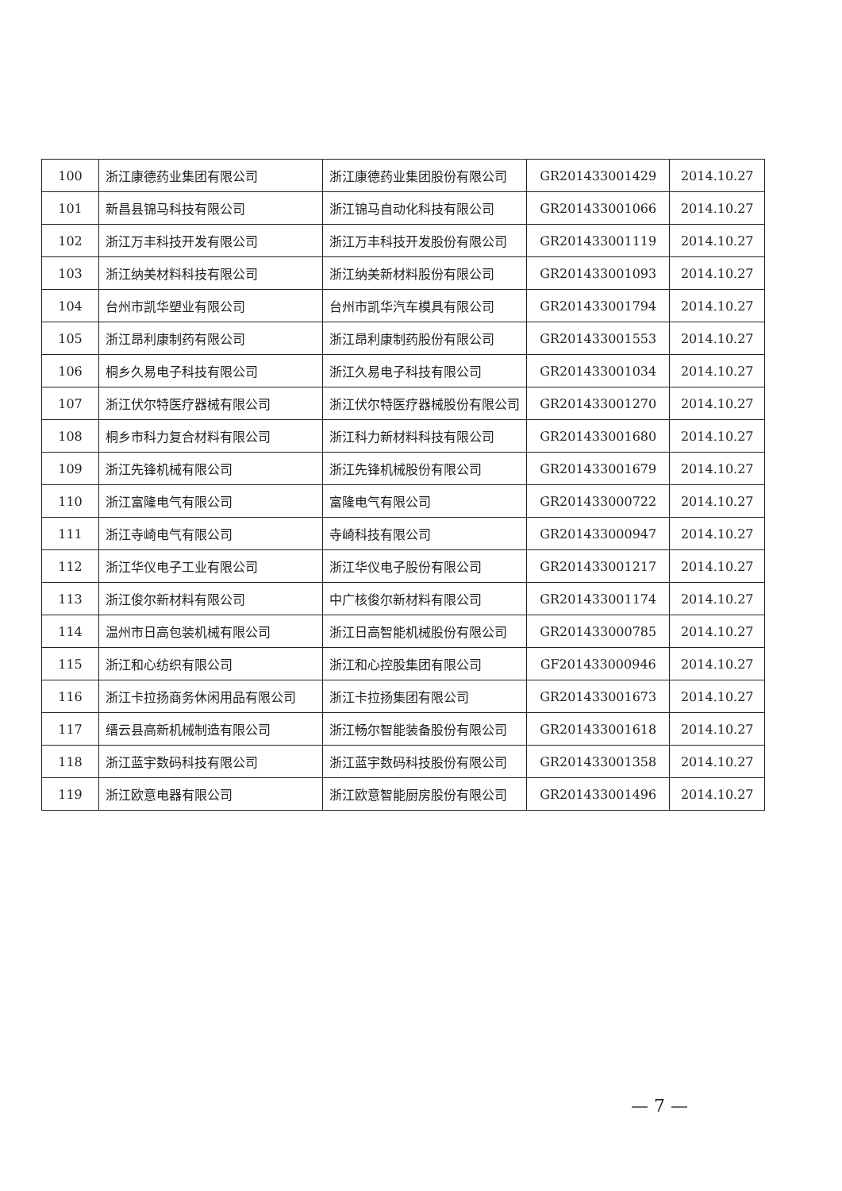| 100 | 浙江康德药业集团有限公司 | 浙江康德药业集团股份有限公司 | GR201433001429 | 2014.10.27 |
| 101 | 新昌县锦马科技有限公司 | 浙江锦马自动化科技有限公司 | GR201433001066 | 2014.10.27 |
| 102 | 浙江万丰科技开发有限公司 | 浙江万丰科技开发股份有限公司 | GR201433001119 | 2014.10.27 |
| 103 | 浙江纳美材料科技有限公司 | 浙江纳美新材料股份有限公司 | GR201433001093 | 2014.10.27 |
| 104 | 台州市凯华塑业有限公司 | 台州市凯华汽车模具有限公司 | GR201433001794 | 2014.10.27 |
| 105 | 浙江昂利康制药有限公司 | 浙江昂利康制药股份有限公司 | GR201433001553 | 2014.10.27 |
| 106 | 桐乡久易电子科技有限公司 | 浙江久易电子科技有限公司 | GR201433001034 | 2014.10.27 |
| 107 | 浙江伏尔特医疗器械有限公司 | 浙江伏尔特医疗器械股份有限公司 | GR201433001270 | 2014.10.27 |
| 108 | 桐乡市科力复合材料有限公司 | 浙江科力新材料科技有限公司 | GR201433001680 | 2014.10.27 |
| 109 | 浙江先锋机械有限公司 | 浙江先锋机械股份有限公司 | GR201433001679 | 2014.10.27 |
| 110 | 浙江富隆电气有限公司 | 富隆电气有限公司 | GR201433000722 | 2014.10.27 |
| 111 | 浙江寺崎电气有限公司 | 寺崎科技有限公司 | GR201433000947 | 2014.10.27 |
| 112 | 浙江华仪电子工业有限公司 | 浙江华仪电子股份有限公司 | GR201433001217 | 2014.10.27 |
| 113 | 浙江俊尔新材料有限公司 | 中广核俊尔新材料有限公司 | GR201433001174 | 2014.10.27 |
| 114 | 温州市日高包装机械有限公司 | 浙江日高智能机械股份有限公司 | GR201433000785 | 2014.10.27 |
| 115 | 浙江和心纺织有限公司 | 浙江和心控股集团有限公司 | GF201433000946 | 2014.10.27 |
| 116 | 浙江卡拉扬商务休闲用品有限公司 | 浙江卡拉扬集团有限公司 | GR201433001673 | 2014.10.27 |
| 117 | 缙云县高新机械制造有限公司 | 浙江畅尔智能装备股份有限公司 | GR201433001618 | 2014.10.27 |
| 118 | 浙江蓝宇数码科技有限公司 | 浙江蓝宇数码科技股份有限公司 | GR201433001358 | 2014.10.27 |
| 119 | 浙江欧意电器有限公司 | 浙江欧意智能厨房股份有限公司 | GR201433001496 | 2014.10.27 |
— 7 —